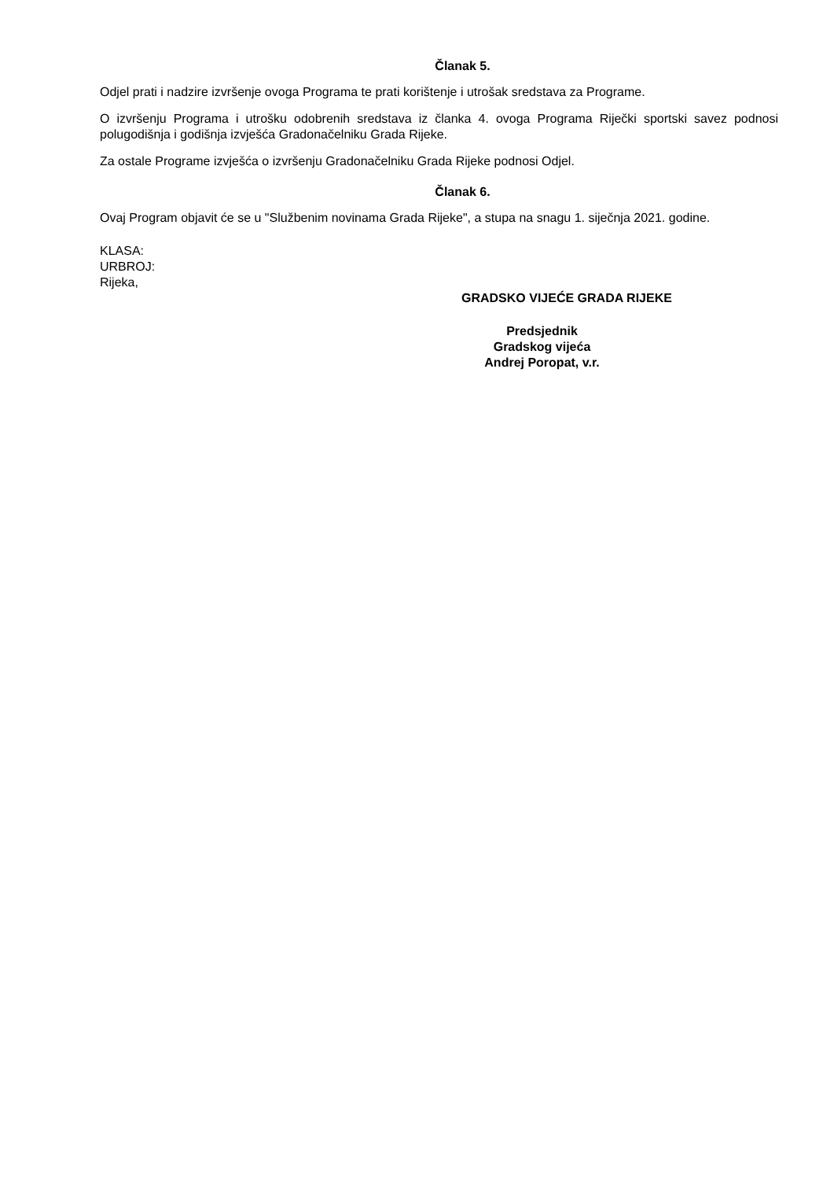Članak 5.
Odjel prati i nadzire izvršenje ovoga Programa te prati korištenje i utrošak sredstava za Programe.
O izvršenju Programa i utrošku odobrenih sredstava iz članka 4. ovoga Programa Riječki sportski savez podnosi polugodišnja i godišnja izvješća Gradonačelniku Grada Rijeke.
Za ostale Programe izvješća o izvršenju Gradonačelniku Grada Rijeke podnosi Odjel.
Članak 6.
Ovaj Program objavit će se u "Službenim novinama Grada Rijeke", a stupa na snagu 1. siječnja 2021. godine.
KLASA:
URBROJ:
Rijeka,
GRADSKO VIJEĆE GRADA RIJEKE
Predsjednik
Gradskog vijeća
Andrej Poropat, v.r.